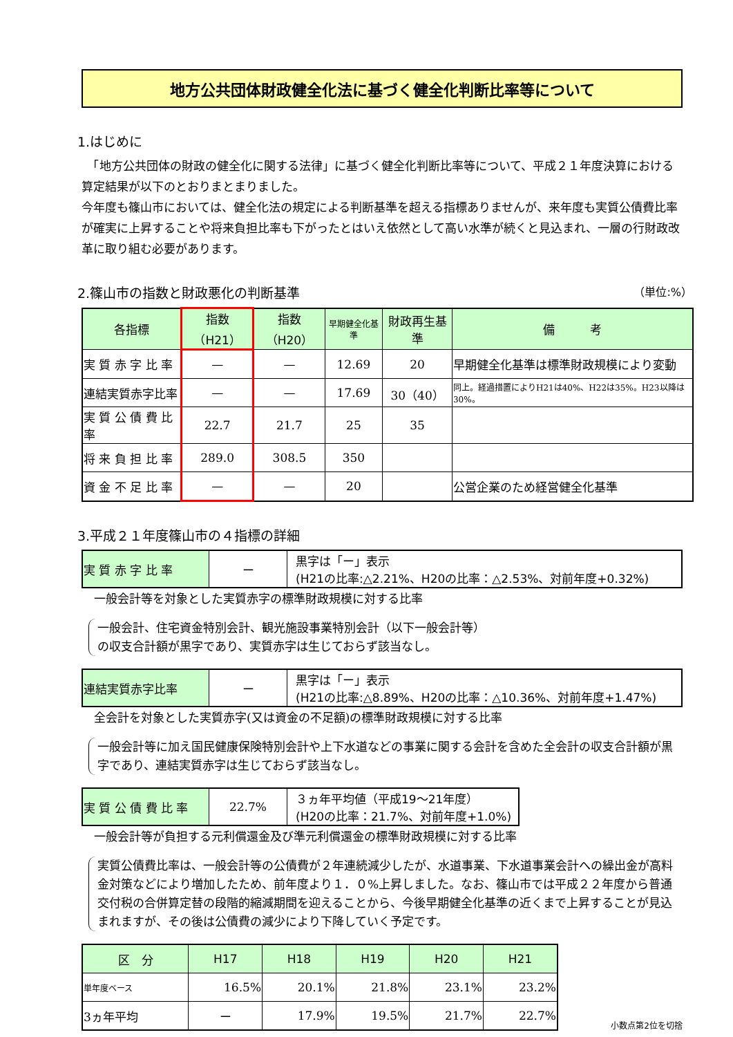地方公共団体財政健全化法に基づく健全化判断比率等について
1.はじめに
　「地方公共団体の財政の健全化に関する法律」に基づく健全化判断比率等について、平成２１年度決算における算定結果が以下のとおりまとまりました。
今年度も篠山市においては、健全化法の規定による判断基準を超える指標ありませんが、来年度も実質公債費比率が確実に上昇することや将来負担比率も下がったとはいえ依然として高い水準が続くと見込まれ、一層の行財政改革に取り組む必要があります。
2.篠山市の指数と財政悪化の判断基準 （単位:%）
| 各指標 | 指数（H21） | 指数（H20） | 早期健全化基準 | 財政再生基準 | 備 考 |
| --- | --- | --- | --- | --- | --- |
| 実 質 赤 字 比 率 | — | — | 12.69 | 20 | 早期健全化基準は標準財政規模により変動 |
| 連結実質赤字比率 | — | — | 17.69 | 30（40） | 同上。経過措置によりH21は40%、H22は35%。H23以降は30%。 |
| 実 質 公 債 費 比 率 | 22.7 | 21.7 | 25 | 35 | |
| 将 来 負 担 比 率 | 289.0 | 308.5 | 350 | | |
| 資 金 不 足 比 率 | — | — | 20 | | 公営企業のため経営健全化基準 |
3.平成２１年度篠山市の４指標の詳細
| 実 質 赤 字 比 率 | ー | 黒字は「ー」表示 (H21の比率:△2.21%、H20の比率：△2.53%、対前年度+0.32%) |
一般会計等を対象とした実質赤字の標準財政規模に対する比率
一般会計、住宅資金特別会計、観光施設事業特別会計（以下一般会計等）
の収支合計額が黒字であり、実質赤字は生じておらず該当なし。
| 連結実質赤字比率 | ー | 黒字は「ー」表示 (H21の比率:△8.89%、H20の比率：△10.36%、対前年度+1.47%) |
全会計を対象とした実質赤字(又は資金の不足額)の標準財政規模に対する比率
一般会計等に加え国民健康保険特別会計や上下水道などの事業に関する会計を含めた全会計の収支合計額が黒字であり、連結実質赤字は生じておらず該当なし。
| 実 質 公 債 費 比 率 | 22.7% | ３ヵ年平均値（平成19～21年度） (H20の比率：21.7%、対前年度+1.0%) |
一般会計等が負担する元利償還金及び準元利償還金の標準財政規模に対する比率
実質公債費比率は、一般会計等の公債費が２年連続減少したが、水道事業、下水道事業会計への繰出金が高料金対策などにより増加したため、前年度より１．０%上昇しました。なお、篠山市では平成２２年度から普通交付税の合併算定替の段階的縮減期間を迎えることから、今後早期健全化基準の近くまで上昇することが見込まれますが、その後は公債費の減少により下降していく予定です。
| 区 分 | H17 | H18 | H19 | H20 | H21 |
| --- | --- | --- | --- | --- | --- |
| 単年度ベース | 16.5% | 20.1% | 21.8% | 23.1% | 23.2% |
| 3ヵ年平均 | ー | 17.9% | 19.5% | 21.7% | 22.7% |
小数点第2位を切捨